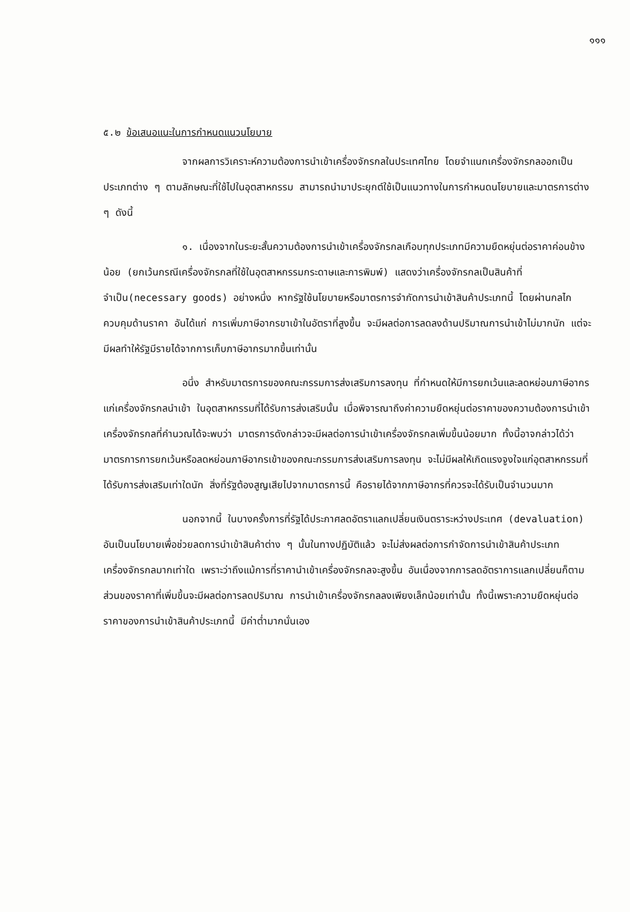๑๑๑
๕.๒ ข้อเสนอแนะในการกำหนดแนวนโยบาย
จากผลการวิเคราะห์ความต้องการนำเข้าเครื่องจักรกลในประเทศไทย โดยจำแนกเครื่องจักรกลออกเป็นประเภทต่าง ๆ ตามลักษณะที่ใช้ไปในอุตสาหกรรม สามารถนำมาประยุกต์ใช้เป็นแนวทางในการกำหนดนโยบายและมาตรการต่าง ๆ ดังนี้
๑. เนื่องจากในระยะสั้นความต้องการนำเข้าเครื่องจักรกลเกือบทุกประเภทมีความยืดหยุ่นต่อราคาค่อนข้างน้อย (ยกเว้นกรณีเครื่องจักรกลที่ใช้ในอุตสาหกรรมกระดาษและการพิมพ์) แสดงว่าเครื่องจักรกลเป็นสินค้าที่จำเป็น(necessary goods) อย่างหนึ่ง หากรัฐใช้นโยบายหรือมาตรการจำกัดการนำเข้าสินค้าประเภทนี้ โดยผ่านกลไกควบคุมด้านราคา อันได้แก่ การเพิ่มภาษีอากรขาเข้าในอัตราที่สูงขึ้น จะมีผลต่อการลดลงด้านปริมาณการนำเข้าไม่มากนัก แต่จะมีผลทำให้รัฐมีรายได้จากการเก็บภาษีอากรมากขึ้นเท่านั้น
อนึ่ง สำหรับมาตรการของคณะกรรมการส่งเสริมการลงทุน ที่กำหนดให้มีการยกเว้นและลดหย่อนภาษีอากร แก่เครื่องจักรกลนำเข้า ในอุตสาหกรรมที่ได้รับการส่งเสริมนั้น เมื่อพิจารณาถึงค่าความยืดหยุ่นต่อราคาของความต้องการนำเข้าเครื่องจักรกลที่คำนวณได้จะพบว่า มาตรการดังกล่าวจะมีผลต่อการนำเข้าเครื่องจักรกลเพิ่มขึ้นน้อยมาก ทั้งนี้อาจกล่าวได้ว่ามาตรการการยกเว้นหรือลดหย่อนภาษีอากรเข้าของคณะกรรมการส่งเสริมการลงทุน จะไม่มีผลให้เกิดแรงจูงใจแก่อุตสาหกรรมที่ได้รับการส่งเสริมเท่าใดนัก สิ่งที่รัฐต้องสูญเสียไปจากมาตรการนี้ คือรายได้จากภาษีอากรที่ควรจะได้รับเป็นจำนวนมาก
นอกจากนี้ ในบางครั้งการที่รัฐได้ประกาศลดอัตราแลกเปลี่ยนเงินตราระหว่างประเทศ (devaluation) อันเป็นนโยบายเพื่อช่วยลดการนำเข้าสินค้าต่าง ๆ นั้นในทางปฏิบัติแล้ว จะไม่ส่งผลต่อการกำจัดการนำเข้าสินค้าประเภทเครื่องจักรกลมากเท่าใด เพราะว่าถึงแม้การที่ราคานำเข้าเครื่องจักรกลจะสูงขึ้น อันเนื่องจากการลดอัตราการแลกเปลี่ยนก็ตามส่วนของราคาที่เพิ่มขึ้นจะมีผลต่อการลดปริมาณ การนำเข้าเครื่องจักรกลลงเพียงเล็กน้อยเท่านั้น ทั้งนี้เพราะความยืดหยุ่นต่อราคาของการนำเข้าสินค้าประเภทนี้ มีค่าต่ำมากนั่นเอง